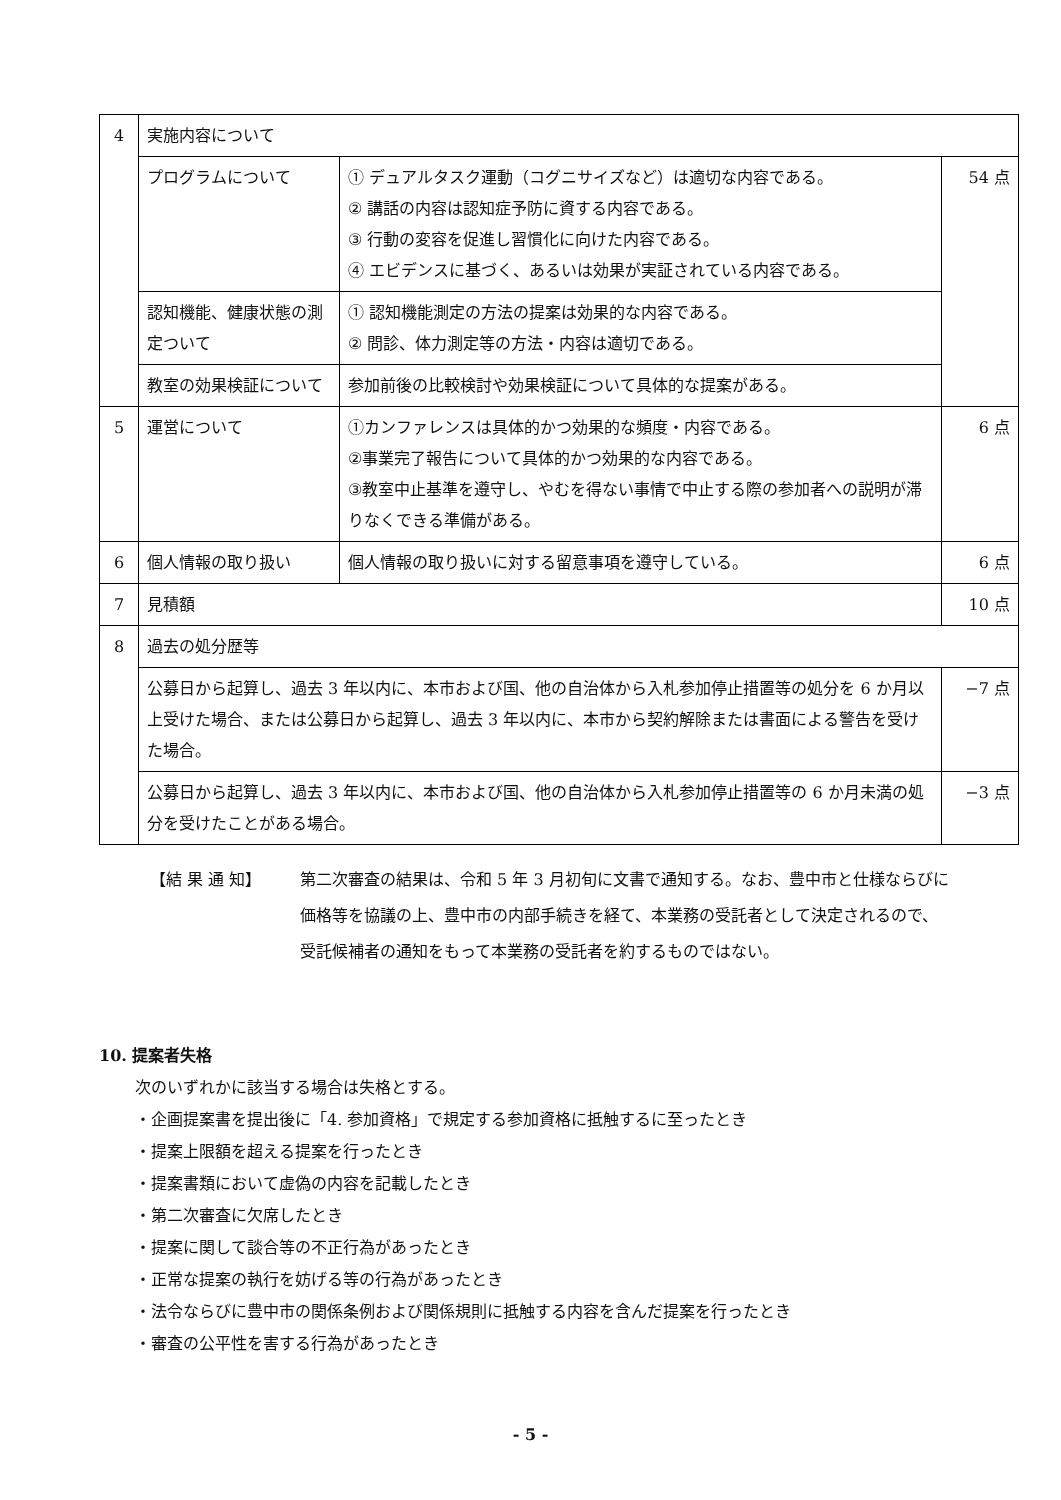| 4 | 実施内容について | | |
| | プログラムについて | ① デュアルタスク運動（コグニサイズなど）は適切な内容である。 ② 講話の内容は認知症予防に資する内容である。 ③ 行動の変容を促進し習慣化に向けた内容である。 ④ エビデンスに基づく、あるいは効果が実証されている内容である。 | 54 点 |
| | 認知機能、健康状態の測定ついて | ① 認知機能測定の方法の提案は効果的な内容である。 ② 問診、体力測定等の方法・内容は適切である。 | |
| | 教室の効果検証について | 参加前後の比較検討や効果検証について具体的な提案がある。 | |
| 5 | 運営について | ①カンファレンスは具体的かつ効果的な頻度・内容である。 ②事業完了報告について具体的かつ効果的な内容である。 ③教室中止基準を遵守し、やむを得ない事情で中止する際の参加者への説明が滞りなくできる準備がある。 | 6 点 |
| 6 | 個人情報の取り扱い | 個人情報の取り扱いに対する留意事項を遵守している。 | 6 点 |
| 7 | 見積額 | | 10 点 |
| 8 | 過去の処分歴等 | | |
| | 公募日から起算し、過去 3 年以内に、本市および国、他の自治体から入札参加停止措置等の処分を 6 か月以上受けた場合、または公募日から起算し、過去 3 年以内に、本市から契約解除または書面による警告を受けた場合。 | | −7 点 |
| | 公募日から起算し、過去 3 年以内に、本市および国、他の自治体から入札参加停止措置等の 6 か月未満の処分を受けたことがある場合。 | | −3 点 |
【結 果 通 知】 第二次審査の結果は、令和 5 年 3 月初旬に文書で通知する。なお、豊中市と仕様ならびに価格等を協議の上、豊中市の内部手続きを経て、本業務の受託者として決定されるので、受託候補者の通知をもって本業務の受託者を約するものではない。
10. 提案者失格
次のいずれかに該当する場合は失格とする。
・企画提案書を提出後に「4. 参加資格」で規定する参加資格に抵触するに至ったとき
・提案上限額を超える提案を行ったとき
・提案書類において虚偽の内容を記載したとき
・第二次審査に欠席したとき
・提案に関して談合等の不正行為があったとき
・正常な提案の執行を妨げる等の行為があったとき
・法令ならびに豊中市の関係条例および関係規則に抵触する内容を含んだ提案を行ったとき
・審査の公平性を害する行為があったとき
- 5 -